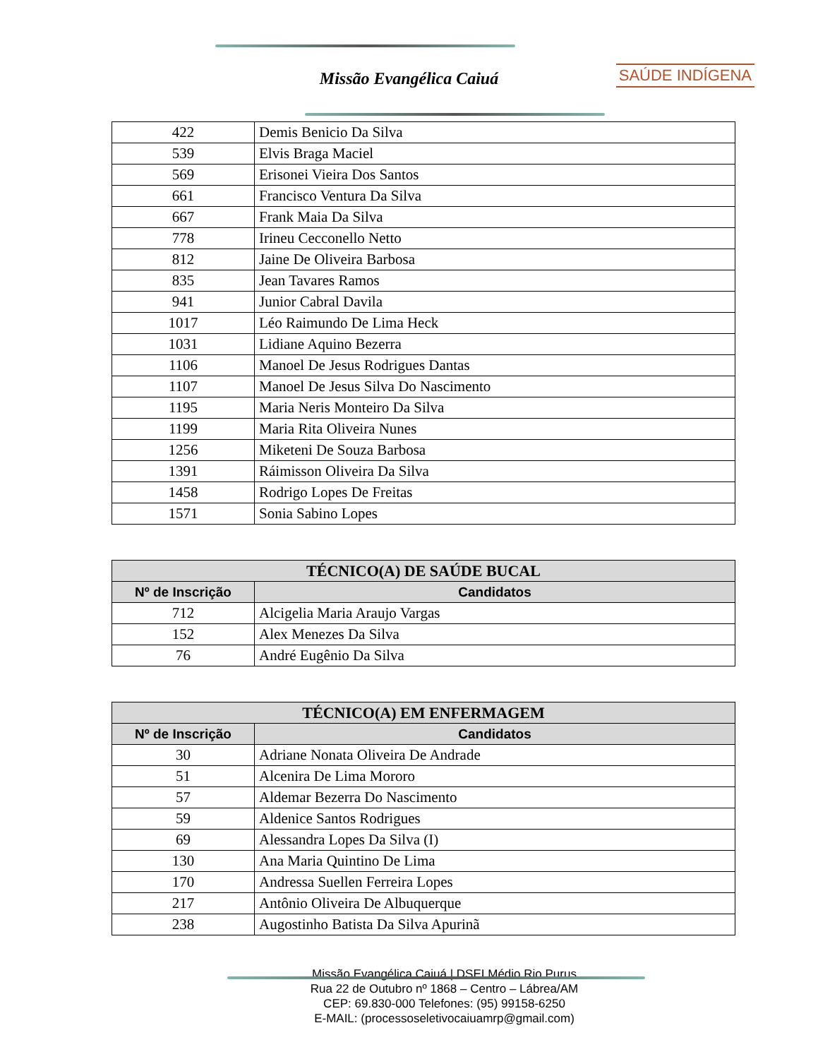Missão Evangélica Caiuá SAÚDE INDÍGENA
| 422 | Demis Benicio Da Silva |
| 539 | Elvis Braga Maciel |
| 569 | Erisonei Vieira Dos Santos |
| 661 | Francisco Ventura Da Silva |
| 667 | Frank Maia Da Silva |
| 778 | Irineu Cecconello Netto |
| 812 | Jaine De Oliveira Barbosa |
| 835 | Jean Tavares Ramos |
| 941 | Junior Cabral Davila |
| 1017 | Léo Raimundo De Lima Heck |
| 1031 | Lidiane Aquino Bezerra |
| 1106 | Manoel De Jesus Rodrigues Dantas |
| 1107 | Manoel De Jesus Silva Do Nascimento |
| 1195 | Maria Neris Monteiro Da Silva |
| 1199 | Maria Rita Oliveira Nunes |
| 1256 | Miketeni De Souza Barbosa |
| 1391 | Ráimisson Oliveira Da Silva |
| 1458 | Rodrigo Lopes De Freitas |
| 1571 | Sonia Sabino Lopes |
| TÉCNICO(A) DE SAÚDE BUCAL | |
| --- | --- |
| Nº de Inscrição | Candidatos |
| 712 | Alcigelia Maria Araujo Vargas |
| 152 | Alex Menezes Da Silva |
| 76 | André Eugênio Da Silva |
| TÉCNICO(A) EM ENFERMAGEM | |
| --- | --- |
| Nº de Inscrição | Candidatos |
| 30 | Adriane Nonata Oliveira De Andrade |
| 51 | Alcenira De Lima Mororo |
| 57 | Aldemar Bezerra Do Nascimento |
| 59 | Aldenice Santos Rodrigues |
| 69 | Alessandra Lopes Da Silva (I) |
| 130 | Ana Maria Quintino De Lima |
| 170 | Andressa Suellen Ferreira Lopes |
| 217 | Antônio Oliveira De Albuquerque |
| 238 | Augostinho Batista Da Silva Apurinã |
Missão Evangélica Caiuá | DSEI Médio Rio Purus
Rua 22 de Outubro nº 1868 – Centro – Lábrea/AM
CEP: 69.830-000 Telefones: (95) 99158-6250
E-MAIL: (processoseletivocaiuamrp@gmail.com)